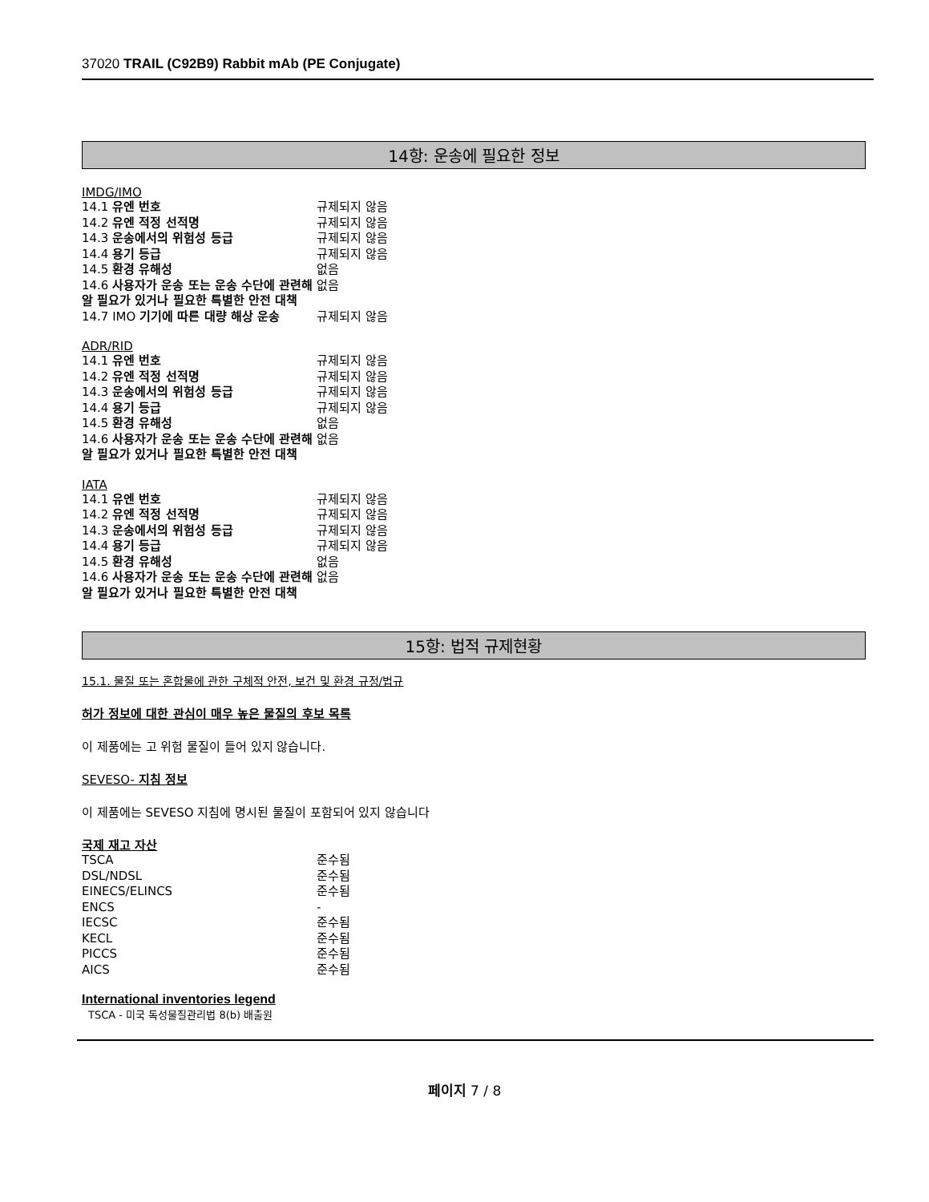37020 TRAIL (C92B9) Rabbit mAb (PE Conjugate)
14항: 운송에 필요한 정보
IMDG/IMO
| 14.1 유엔 번호 | 규제되지 않음 |
| 14.2 유엔 적정 선적명 | 규제되지 않음 |
| 14.3 운송에서의 위험성 등급 | 규제되지 않음 |
| 14.4 용기 등급 | 규제되지 않음 |
| 14.5 환경 유해성 | 없음 |
| 14.6 사용자가 운송 또는 운송 수단에 관련해 알 필요가 있거나 필요한 특별한 안전 대책 | 없음 |
| 14.7 IMO 기기에 따른 대량 해상 운송 | 규제되지 않음 |
ADR/RID
| 14.1 유엔 번호 | 규제되지 않음 |
| 14.2 유엔 적정 선적명 | 규제되지 않음 |
| 14.3 운송에서의 위험성 등급 | 규제되지 않음 |
| 14.4 용기 등급 | 규제되지 않음 |
| 14.5 환경 유해성 | 없음 |
| 14.6 사용자가 운송 또는 운송 수단에 관련해 알 필요가 있거나 필요한 특별한 안전 대책 | 없음 |
IATA
| 14.1 유엔 번호 | 규제되지 않음 |
| 14.2 유엔 적정 선적명 | 규제되지 않음 |
| 14.3 운송에서의 위험성 등급 | 규제되지 않음 |
| 14.4 용기 등급 | 규제되지 않음 |
| 14.5 환경 유해성 | 없음 |
| 14.6 사용자가 운송 또는 운송 수단에 관련해 알 필요가 있거나 필요한 특별한 안전 대책 | 없음 |
15항: 법적 규제현황
15.1. 물질 또는 혼합물에 관한 구체적 안전, 보건 및 환경 규정/법규
허가 정보에 대한 관심이 매우 높은 물질의 후보 목록
이 제품에는 고 위험 물질이 들어 있지 않습니다.
SEVESO- 지침 정보
이 제품에는 SEVESO 지침에 명시된 물질이 포함되어 있지 않습니다
국제 재고 자산
| TSCA | 준수됨 |
| DSL/NDSL | 준수됨 |
| EINECS/ELINCS | 준수됨 |
| ENCS | - |
| IECSC | 준수됨 |
| KECL | 준수됨 |
| PICCS | 준수됨 |
| AICS | 준수됨 |
International inventories legend
TSCA - 미국 독성물질관리법 8(b) 배출원
페이지 7 / 8